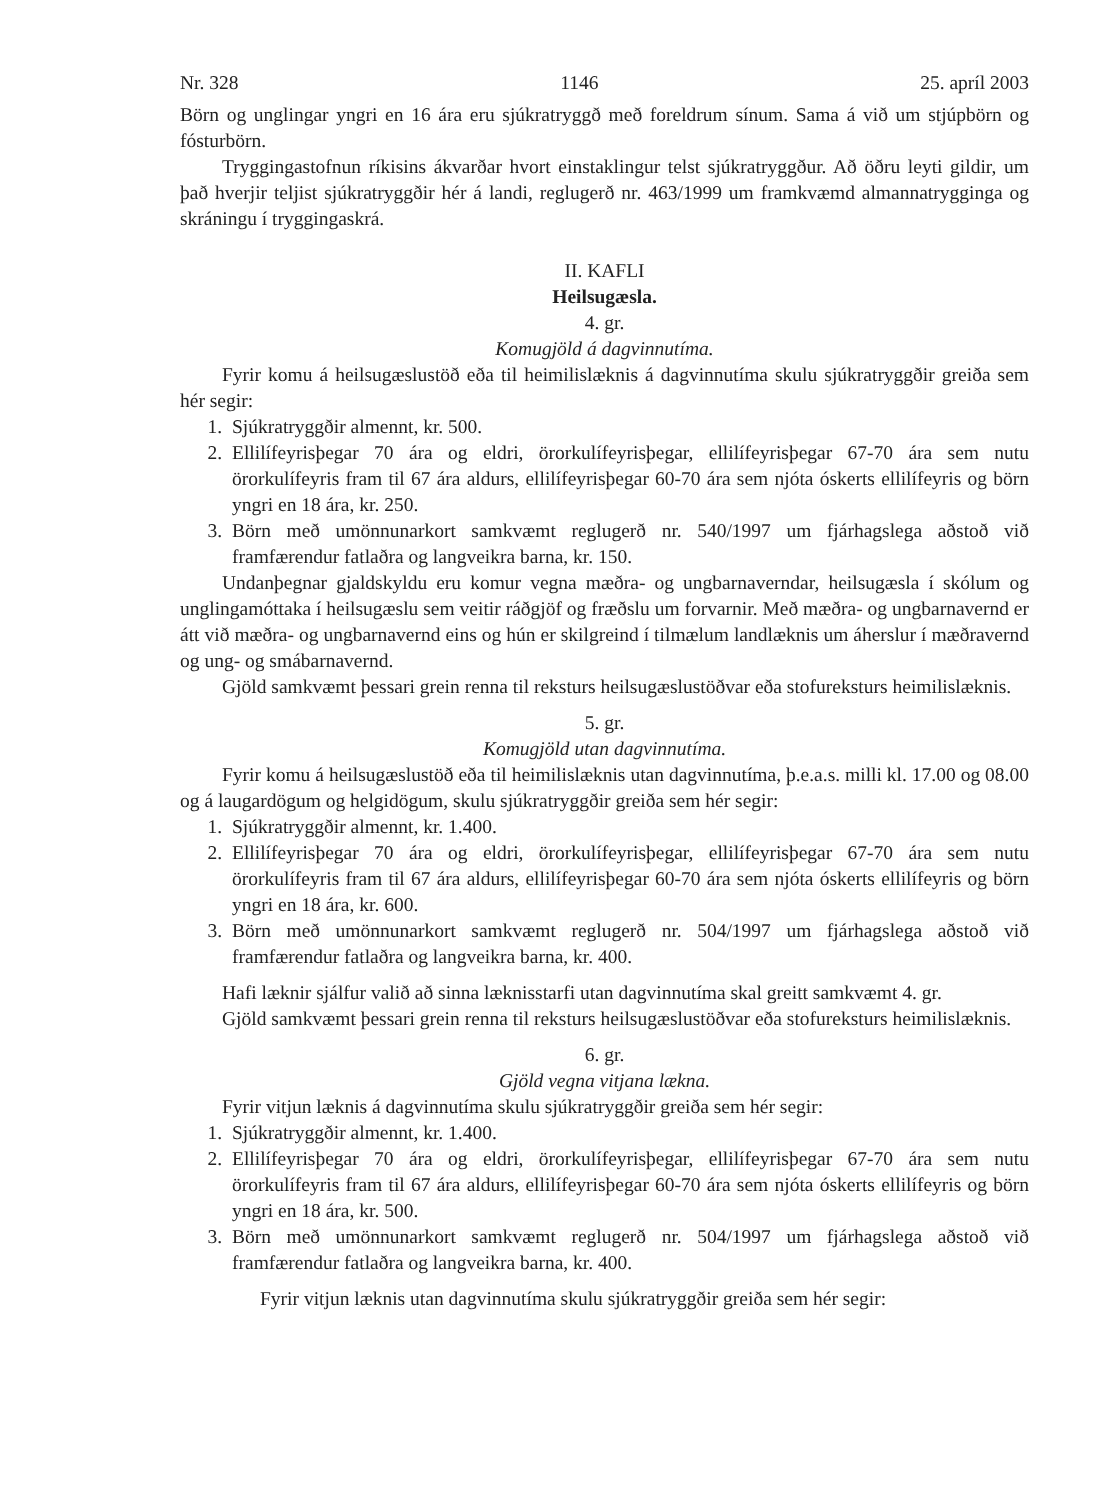Nr. 328 1146 25. apríl 2003
Börn og unglingar yngri en 16 ára eru sjúkratryggð með foreldrum sínum. Sama á við um stjúpbörn og fósturbörn.
Tryggingastofnun ríkisins ákvarðar hvort einstaklingur telst sjúkratryggður. Að öðru leyti gildir, um það hverjir teljist sjúkratryggðir hér á landi, reglugerð nr. 463/1999 um framkvæmd almannatrygginga og skráningu í tryggingaskrá.
II. KAFLI
Heilsugæsla.
4. gr.
Komugjöld á dagvinnutíma.
Fyrir komu á heilsugæslustöð eða til heimilislæknis á dagvinnutíma skulu sjúkratryggðir greiða sem hér segir:
1. Sjúkratryggðir almennt, kr. 500.
2. Ellilífeyrisþegar 70 ára og eldri, örorkulífeyrisþegar, ellilífeyrisþegar 67-70 ára sem nutu örorkulífeyris fram til 67 ára aldurs, ellilífeyrisþegar 60-70 ára sem njóta óskerts ellilífeyris og börn yngri en 18 ára, kr. 250.
3. Börn með umönnunarkort samkvæmt reglugerð nr. 540/1997 um fjárhagslega aðstoð við framfærendur fatlaðra og langveikra barna, kr. 150.
Undanþegnar gjaldskyldu eru komur vegna mæðra- og ungbarnaverndar, heilsugæsla í skólum og unglingamóttaka í heilsugæslu sem veitir ráðgjöf og fræðslu um forvarnir. Með mæðra- og ungbarnavernd er átt við mæðra- og ungbarnavernd eins og hún er skilgreind í tilmælum landlæknis um áherslur í mæðravernd og ung- og smábarnavernd.
Gjöld samkvæmt þessari grein renna til reksturs heilsugæslustöðvar eða stofureksturs heimilislæknis.
5. gr.
Komugjöld utan dagvinnutíma.
Fyrir komu á heilsugæslustöð eða til heimilislæknis utan dagvinnutíma, þ.e.a.s. milli kl. 17.00 og 08.00 og á laugardögum og helgidögum, skulu sjúkratryggðir greiða sem hér segir:
1. Sjúkratryggðir almennt, kr. 1.400.
2. Ellilífeyrisþegar 70 ára og eldri, örorkulífeyrisþegar, ellilífeyrisþegar 67-70 ára sem nutu örorkulífeyris fram til 67 ára aldurs, ellilífeyrisþegar 60-70 ára sem njóta óskerts ellilífeyris og börn yngri en 18 ára, kr. 600.
3. Börn með umönnunarkort samkvæmt reglugerð nr. 504/1997 um fjárhagslega aðstoð við framfærendur fatlaðra og langveikra barna, kr. 400.
Hafi læknir sjálfur valið að sinna læknisstarfi utan dagvinnutíma skal greitt samkvæmt 4. gr.
Gjöld samkvæmt þessari grein renna til reksturs heilsugæslustöðvar eða stofureksturs heimilislæknis.
6. gr.
Gjöld vegna vitjana lækna.
Fyrir vitjun læknis á dagvinnutíma skulu sjúkratryggðir greiða sem hér segir:
1. Sjúkratryggðir almennt, kr. 1.400.
2. Ellilífeyrisþegar 70 ára og eldri, örorkulífeyrisþegar, ellilífeyrisþegar 67-70 ára sem nutu örorkulífeyris fram til 67 ára aldurs, ellilífeyrisþegar 60-70 ára sem njóta óskerts ellilífeyris og börn yngri en 18 ára, kr. 500.
3. Börn með umönnunarkort samkvæmt reglugerð nr. 504/1997 um fjárhagslega aðstoð við framfærendur fatlaðra og langveikra barna, kr. 400.
Fyrir vitjun læknis utan dagvinnutíma skulu sjúkratryggðir greiða sem hér segir: